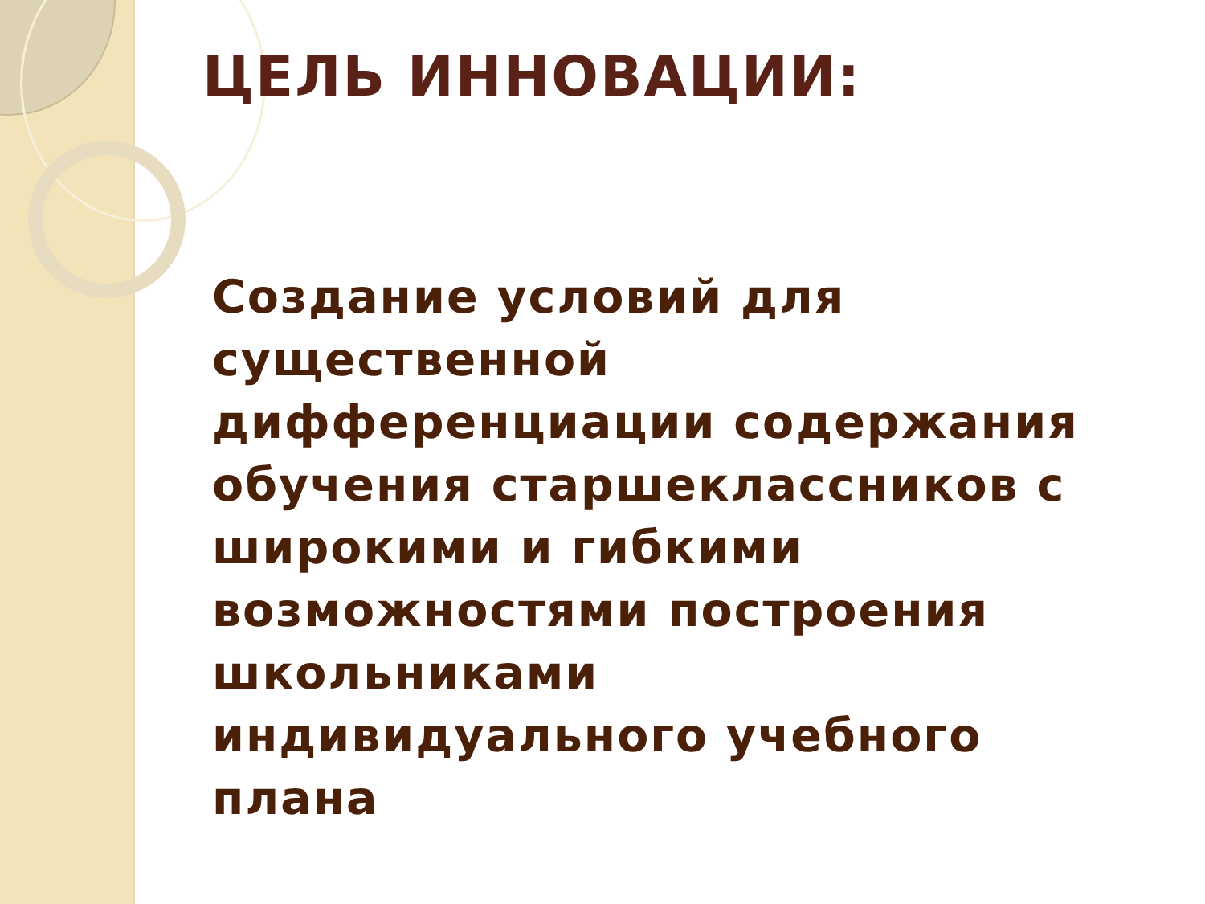ЦЕЛЬ ИННОВАЦИИ:
Создание условий для
существенной
дифференциации содержания
обучения старшеклассников с
широкими и гибкими
возможностями построения
школьниками
индивидуального учебного
плана